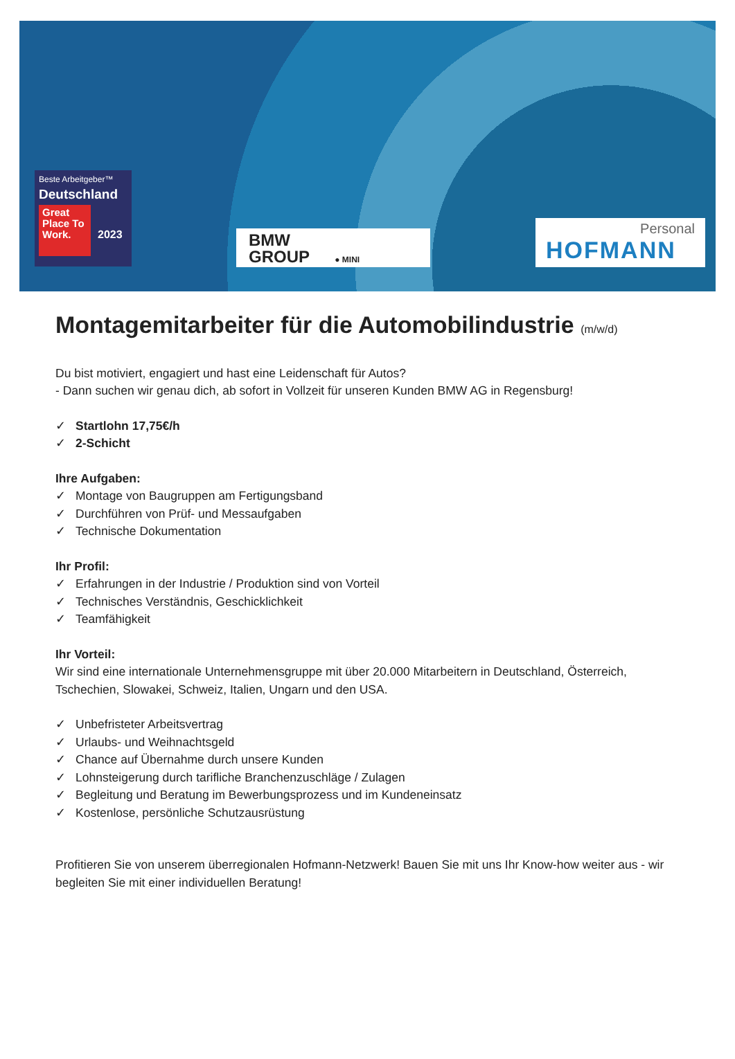Beste Arbeitgeber™
Deutschland
Great Place To Work.
2023
BMW
GROUP ● MINI
Personal
HOFMANN
Montagemitarbeiter für die Automobilindustrie (m/w/d)
Du bist motiviert, engagiert und hast eine Leidenschaft für Autos?
- Dann suchen wir genau dich, ab sofort in Vollzeit für unseren Kunden BMW AG in Regensburg!
✓ Startlohn 17,75€/h
✓ 2-Schicht
Ihre Aufgaben:
✓ Montage von Baugruppen am Fertigungsband
✓ Durchführen von Prüf- und Messaufgaben
✓ Technische Dokumentation
Ihr Profil:
✓ Erfahrungen in der Industrie / Produktion sind von Vorteil
✓ Technisches Verständnis, Geschicklichkeit
✓ Teamfähigkeit
Ihr Vorteil:
Wir sind eine internationale Unternehmensgruppe mit über 20.000 Mitarbeitern in Deutschland, Österreich, Tschechien, Slowakei, Schweiz, Italien, Ungarn und den USA.
✓ Unbefristeter Arbeitsvertrag
✓ Urlaubs- und Weihnachtsgeld
✓ Chance auf Übernahme durch unsere Kunden
✓ Lohnsteigerung durch tarifliche Branchenzuschläge / Zulagen
✓ Begleitung und Beratung im Bewerbungsprozess und im Kundeneinsatz
✓ Kostenlose, persönliche Schutzausrüstung
Profitieren Sie von unserem überregionalen Hofmann-Netzwerk! Bauen Sie mit uns Ihr Know-how weiter aus - wir begleiten Sie mit einer individuellen Beratung!